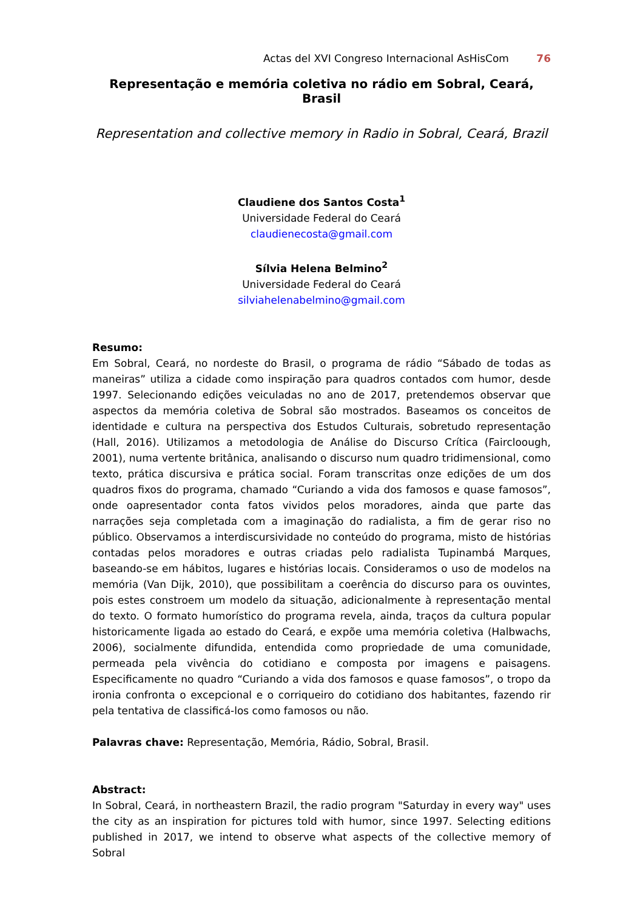Actas del XVI Congreso Internacional AsHisCom 76
Representação e memória coletiva no rádio em Sobral, Ceará, Brasil
Representation and collective memory in Radio in Sobral, Ceará, Brazil
Claudiene dos Santos Costa<sup>1</sup>
Universidade Federal do Ceará
claudienecosta@gmail.com
Sílvia Helena Belmino<sup>2</sup>
Universidade Federal do Ceará
silviahelenabelmino@gmail.com
Resumo:
Em Sobral, Ceará, no nordeste do Brasil, o programa de rádio “Sábado de todas as maneiras” utiliza a cidade como inspiração para quadros contados com humor, desde 1997. Selecionando edições veiculadas no ano de 2017, pretendemos observar que aspectos da memória coletiva de Sobral são mostrados. Baseamos os conceitos de identidade e cultura na perspectiva dos Estudos Culturais, sobretudo representação (Hall, 2016). Utilizamos a metodologia de Análise do Discurso Crítica (Faircloough, 2001), numa vertente britânica, analisando o discurso num quadro tridimensional, como texto, prática discursiva e prática social. Foram transcritas onze edições de um dos quadros fixos do programa, chamado “Curiando a vida dos famosos e quase famosos”, onde oapresentador conta fatos vividos pelos moradores, ainda que parte das narrações seja completada com a imaginação do radialista, a fim de gerar riso no público. Observamos a interdiscursividade no conteúdo do programa, misto de histórias contadas pelos moradores e outras criadas pelo radialista Tupinambá Marques, baseando-se em hábitos, lugares e histórias locais. Consideramos o uso de modelos na memória (Van Dijk, 2010), que possibilitam a coerência do discurso para os ouvintes, pois estes constroem um modelo da situação, adicionalmente à representação mental do texto. O formato humorístico do programa revela, ainda, traços da cultura popular historicamente ligada ao estado do Ceará, e expõe uma memória coletiva (Halbwachs, 2006), socialmente difundida, entendida como propriedade de uma comunidade, permeada pela vivência do cotidiano e composta por imagens e paisagens. Especificamente no quadro “Curiando a vida dos famosos e quase famosos”, o tropo da ironia confronta o excepcional e o corriqueiro do cotidiano dos habitantes, fazendo rir pela tentativa de classificá-los como famosos ou não.
Palavras chave: Representação, Memória, Rádio, Sobral, Brasil.
Abstract:
In Sobral, Ceará, in northeastern Brazil, the radio program "Saturday in every way" uses the city as an inspiration for pictures told with humor, since 1997. Selecting editions published in 2017, we intend to observe what aspects of the collective memory of Sobral